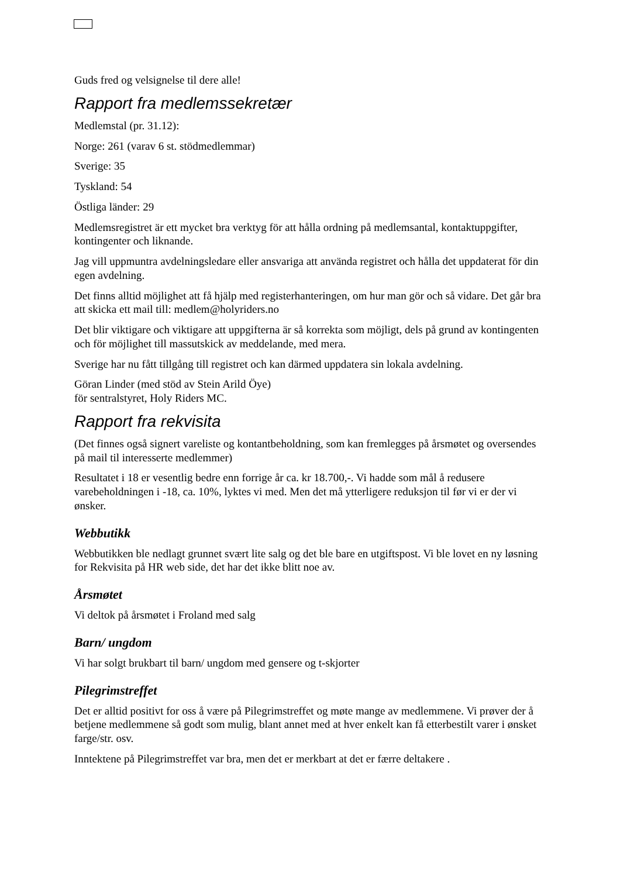Guds fred og velsignelse til dere alle!
Rapport fra medlemssekretær
Medlemstal (pr. 31.12):
Norge: 261 (varav 6 st. stödmedlemmar)
Sverige: 35
Tyskland: 54
Östliga länder: 29
Medlemsregistret är ett mycket bra verktyg för att hålla ordning på medlemsantal, kontaktuppgifter, kontingenter och liknande.
Jag vill uppmuntra avdelningsledare eller ansvariga att använda registret och hålla det uppdaterat för din egen avdelning.
Det finns alltid möjlighet att få hjälp med registerhanteringen, om hur man gör och så vidare. Det går bra att skicka ett mail till: medlem@holyriders.no
Det blir viktigare och viktigare att uppgifterna är så korrekta som möjligt, dels på grund av kontingenten och för möjlighet till massutskick av meddelande, med mera.
Sverige har nu fått tillgång till registret och kan därmed uppdatera sin lokala avdelning.
Göran Linder (med stöd av Stein Arild Öye)
för sentralstyret, Holy Riders MC.
Rapport fra rekvisita
(Det finnes også signert vareliste og kontantbeholdning, som kan fremlegges på årsmøtet og oversendes på mail til interesserte medlemmer)
Resultatet i 18 er vesentlig bedre enn forrige år ca. kr 18.700,-. Vi hadde som mål å redusere varebeholdningen i -18, ca. 10%, lyktes vi med. Men det må ytterligere reduksjon til før vi er der vi ønsker.
Webbutikk
Webbutikken ble nedlagt grunnet svært lite salg og det ble bare en utgiftspost. Vi ble lovet en ny løsning for Rekvisita på HR web side, det har det ikke blitt noe av.
Årsmøtet
Vi deltok på årsmøtet i Froland med salg
Barn/ ungdom
Vi har solgt brukbart til barn/ ungdom med gensere og t-skjorter
Pilegrimstreffet
Det er alltid positivt for oss å være på Pilegrimstreffet og møte mange av medlemmene. Vi prøver der å betjene medlemmene så godt som mulig, blant annet med at hver enkelt kan få etterbestilt varer i ønsket farge/str. osv.
Inntektene på Pilegrimstreffet var bra, men det er merkbart at det er færre deltakere .